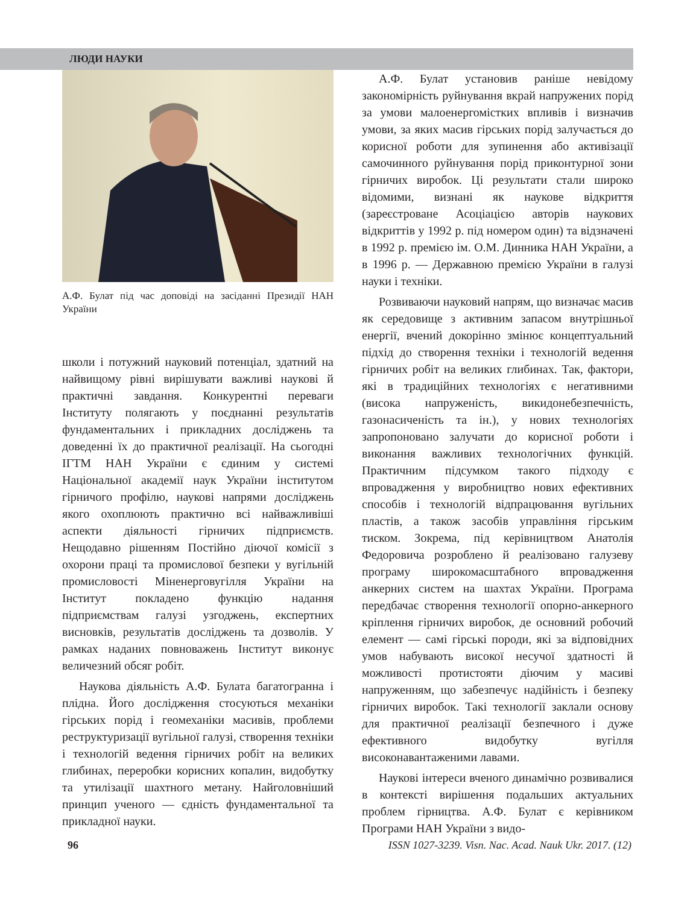ЛЮДИ НАУКИ
А.Ф. Булат під час доповіді на засіданні Президії НАН України
школи і потужний науковий потенціал, здатний на найвищому рівні вирішувати важливі наукові й практичні завдання. Конкурентні переваги Інституту полягають у поєднанні результатів фундаментальних і прикладних досліджень та доведенні їх до практичної реалізації. На сьогодні ІГТМ НАН України є єдиним у системі Національної академії наук України інститутом гірничого профілю, наукові напрями досліджень якого охоплюють практично всі найважливіші аспекти діяльності гірничих підприємств. Нещодавно рішенням Постійно діючої комісії з охорони праці та промислової безпеки у вугільній промисловості Міненерговугілля України на Інститут покладено функцію надання підприємствам галузі узгоджень, експертних висновків, результатів досліджень та дозволів. У рамках наданих повноважень Інститут виконує величезний обсяг робіт.
Наукова діяльність А.Ф. Булата багатогранна і плідна. Його дослідження стосуються механіки гірських порід і геомеханіки масивів, проблеми реструктуризації вугільної галузі, створення техніки і технологій ведення гірничих робіт на великих глибинах, переробки корисних копалин, видобутку та утилізації шахтного метану. Найголовніший принцип ученого — єдність фундаментальної та прикладної науки.
А.Ф. Булат установив раніше невідому закономірність руйнування вкрай напружених порід за умови малоенергомістких впливів і визначив умови, за яких масив гірських порід залучається до корисної роботи для зупинення або активізації самочинного руйнування порід приконтурної зони гірничих виробок. Ці результати стали широко відомими, визнані як наукове відкриття (зареєстроване Асоціацією авторів наукових відкриттів у 1992 р. під номером один) та відзначені в 1992 р. премією ім. О.М. Динника НАН України, а в 1996 р. — Державною премією України в галузі науки і техніки.
Розвиваючи науковий напрям, що визначає масив як середовище з активним запасом внутрішньої енергії, вчений докорінно змінює концептуальний підхід до створення техніки і технологій ведення гірничих робіт на великих глибинах. Так, фактори, які в традиційних технологіях є негативними (висока напруженість, викидонебезпечність, газонасиченість та ін.), у нових технологіях запропоновано залучати до корисної роботи і виконання важливих технологічних функцій. Практичним підсумком такого підходу є впровадження у виробництво нових ефективних способів і технологій відпрацювання вугільних пластів, а також засобів управління гірським тиском. Зокрема, під керівництвом Анатолія Федоровича розроблено й реалізовано галузеву програму широкомасштабного впровадження анкерних систем на шахтах України. Програма передбачає створення технології опорно-анкерного кріплення гірничих виробок, де основний робочий елемент — самі гірські породи, які за відповідних умов набувають високої несучої здатності й можливості протистояти діючим у масиві напруженням, що забезпечує надійність і безпеку гірничих виробок. Такі технології заклали основу для практичної реалізації безпечного і дуже ефективного видобутку вугілля високонавантаженими лавами.
Наукові інтереси вченого динамічно розвивалися в контексті вирішення подальших актуальних проблем гірництва. А.Ф. Булат є керівником Програми НАН України з видо-
96 ISSN 1027-3239. Visn. Nac. Acad. Nauk Ukr. 2017. (12)